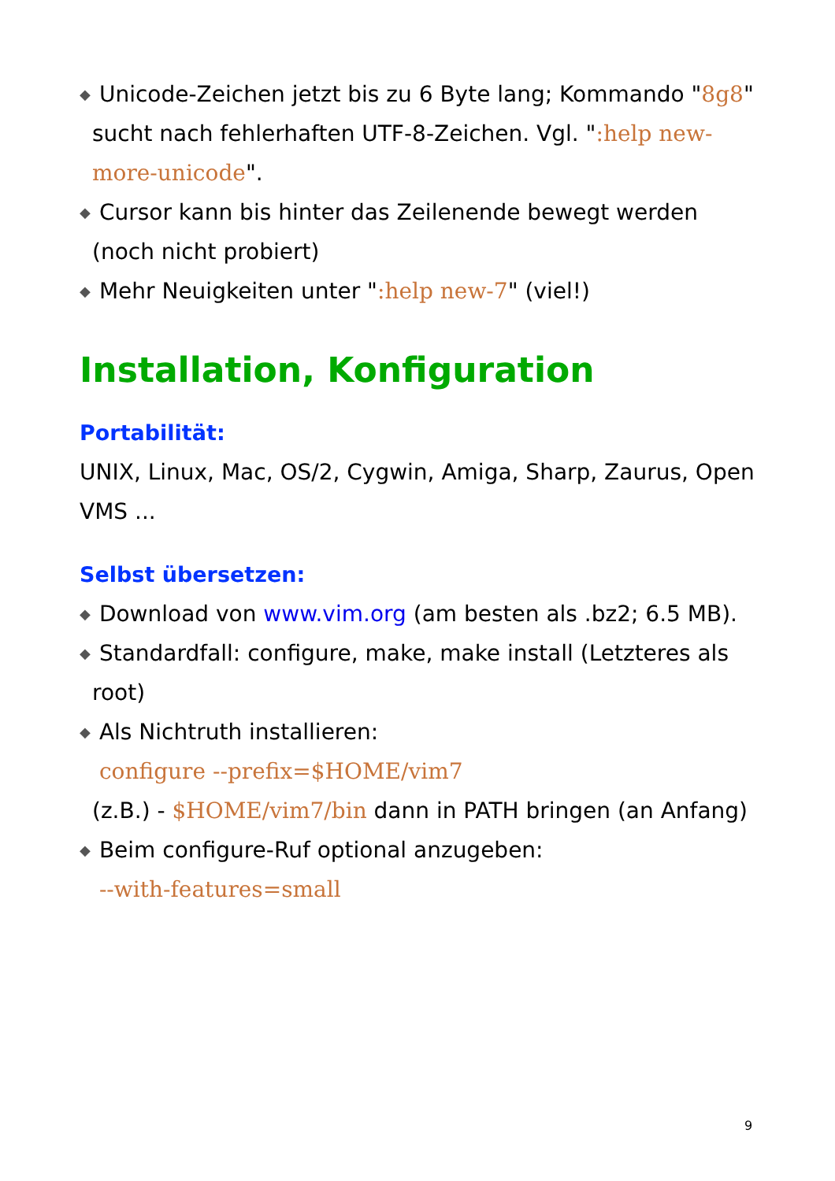◆ Unicode-Zeichen jetzt bis zu 6 Byte lang; Kommando "8g8" sucht nach fehlerhaften UTF-8-Zeichen. Vgl. ":help new-more-unicode".
◆ Cursor kann bis hinter das Zeilenende bewegt werden (noch nicht probiert)
◆ Mehr Neuigkeiten unter ":help new-7" (viel!)
Installation, Konfiguration
Portabilität:
UNIX, Linux, Mac, OS/2, Cygwin, Amiga, Sharp, Zaurus, Open VMS ...
Selbst übersetzen:
◆ Download von www.vim.org (am besten als .bz2; 6.5 MB).
◆ Standardfall: configure, make, make install (Letzteres als root)
◆ Als Nichtruth installieren:
configure --prefix=$HOME/vim7
(z.B.) - $HOME/vim7/bin dann in PATH bringen (an Anfang)
◆ Beim configure-Ruf optional anzugeben:
--with-features=small
9